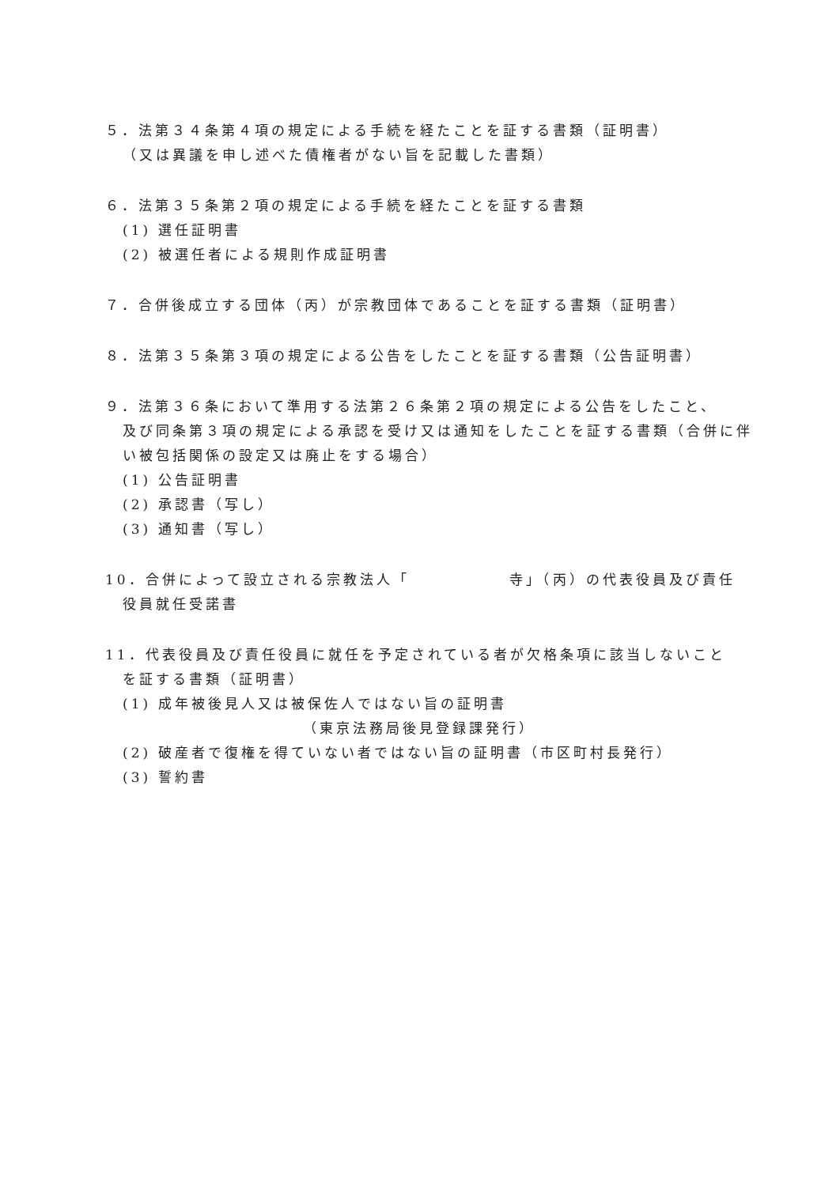５．法第３４条第４項の規定による手続を経たことを証する書類（証明書）
（又は異議を申し述べた債権者がない旨を記載した書類）
６．法第３５条第２項の規定による手続を経たことを証する書類
(1) 選任証明書
(2) 被選任者による規則作成証明書
７．合併後成立する団体（丙）が宗教団体であることを証する書類（証明書）
８．法第３５条第３項の規定による公告をしたことを証する書類（公告証明書）
９．法第３６条において準用する法第２６条第２項の規定による公告をしたこと、
及び同条第３項の規定による承認を受け又は通知をしたことを証する書類（合併に伴い被包括関係の設定又は廃止をする場合）
(1) 公告証明書
(2) 承認書（写し）
(3) 通知書（写し）
10．合併によって設立される宗教法人「　　　　　　寺」（丙）の代表役員及び責任
役員就任受諾書
11．代表役員及び責任役員に就任を予定されている者が欠格条項に該当しないこと
を証する書類（証明書）
(1) 成年被後見人又は被保佐人ではない旨の証明書
（東京法務局後見登録課発行）
(2) 破産者で復権を得ていない者ではない旨の証明書（市区町村長発行）
(3) 誓約書